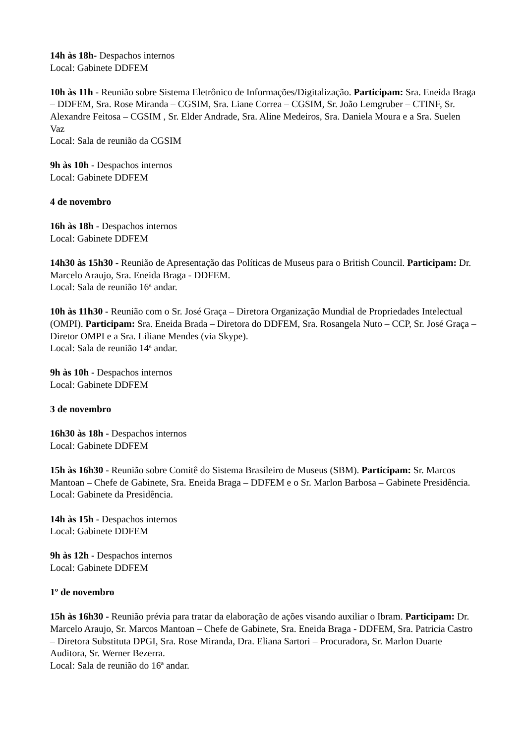14h às 18h- Despachos internos
Local: Gabinete DDFEM
10h às 11h - Reunião sobre Sistema Eletrônico de Informações/Digitalização. Participam: Sra. Eneida Braga – DDFEM, Sra. Rose Miranda – CGSIM, Sra. Liane Correa – CGSIM, Sr. João Lemgruber – CTINF, Sr. Alexandre Feitosa – CGSIM , Sr. Elder Andrade, Sra. Aline Medeiros, Sra. Daniela Moura e a Sra. Suelen Vaz
Local: Sala de reunião da CGSIM
9h às 10h - Despachos internos
Local: Gabinete DDFEM
4 de novembro
16h às 18h - Despachos internos
Local: Gabinete DDFEM
14h30 às 15h30 - Reunião de Apresentação das Políticas de Museus para o British Council. Participam: Dr. Marcelo Araujo, Sra. Eneida Braga - DDFEM.
Local: Sala de reunião 16ª andar.
10h às 11h30 - Reunião com o Sr. José Graça – Diretora Organização Mundial de Propriedades Intelectual (OMPI). Participam: Sra. Eneida Brada – Diretora do DDFEM, Sra. Rosangela Nuto – CCP, Sr. José Graça – Diretor OMPI e a Sra. Liliane Mendes (via Skype).
Local: Sala de reunião 14ª andar.
9h às 10h - Despachos internos
Local: Gabinete DDFEM
3 de novembro
16h30 às 18h - Despachos internos
Local: Gabinete DDFEM
15h às 16h30 - Reunião sobre Comitê do Sistema Brasileiro de Museus (SBM). Participam: Sr. Marcos Mantoan – Chefe de Gabinete, Sra. Eneida Braga – DDFEM e o Sr. Marlon Barbosa – Gabinete Presidência.
Local: Gabinete da Presidência.
14h às 15h - Despachos internos
Local: Gabinete DDFEM
9h às 12h - Despachos internos
Local: Gabinete DDFEM
1º de novembro
15h às 16h30 - Reunião prévia para tratar da elaboração de ações visando auxiliar o Ibram. Participam: Dr. Marcelo Araujo, Sr. Marcos Mantoan – Chefe de Gabinete, Sra. Eneida Braga - DDFEM, Sra. Patricia Castro – Diretora Substituta DPGI, Sra. Rose Miranda, Dra. Eliana Sartori – Procuradora, Sr. Marlon Duarte Auditora, Sr. Werner Bezerra.
Local: Sala de reunião do 16ª andar.